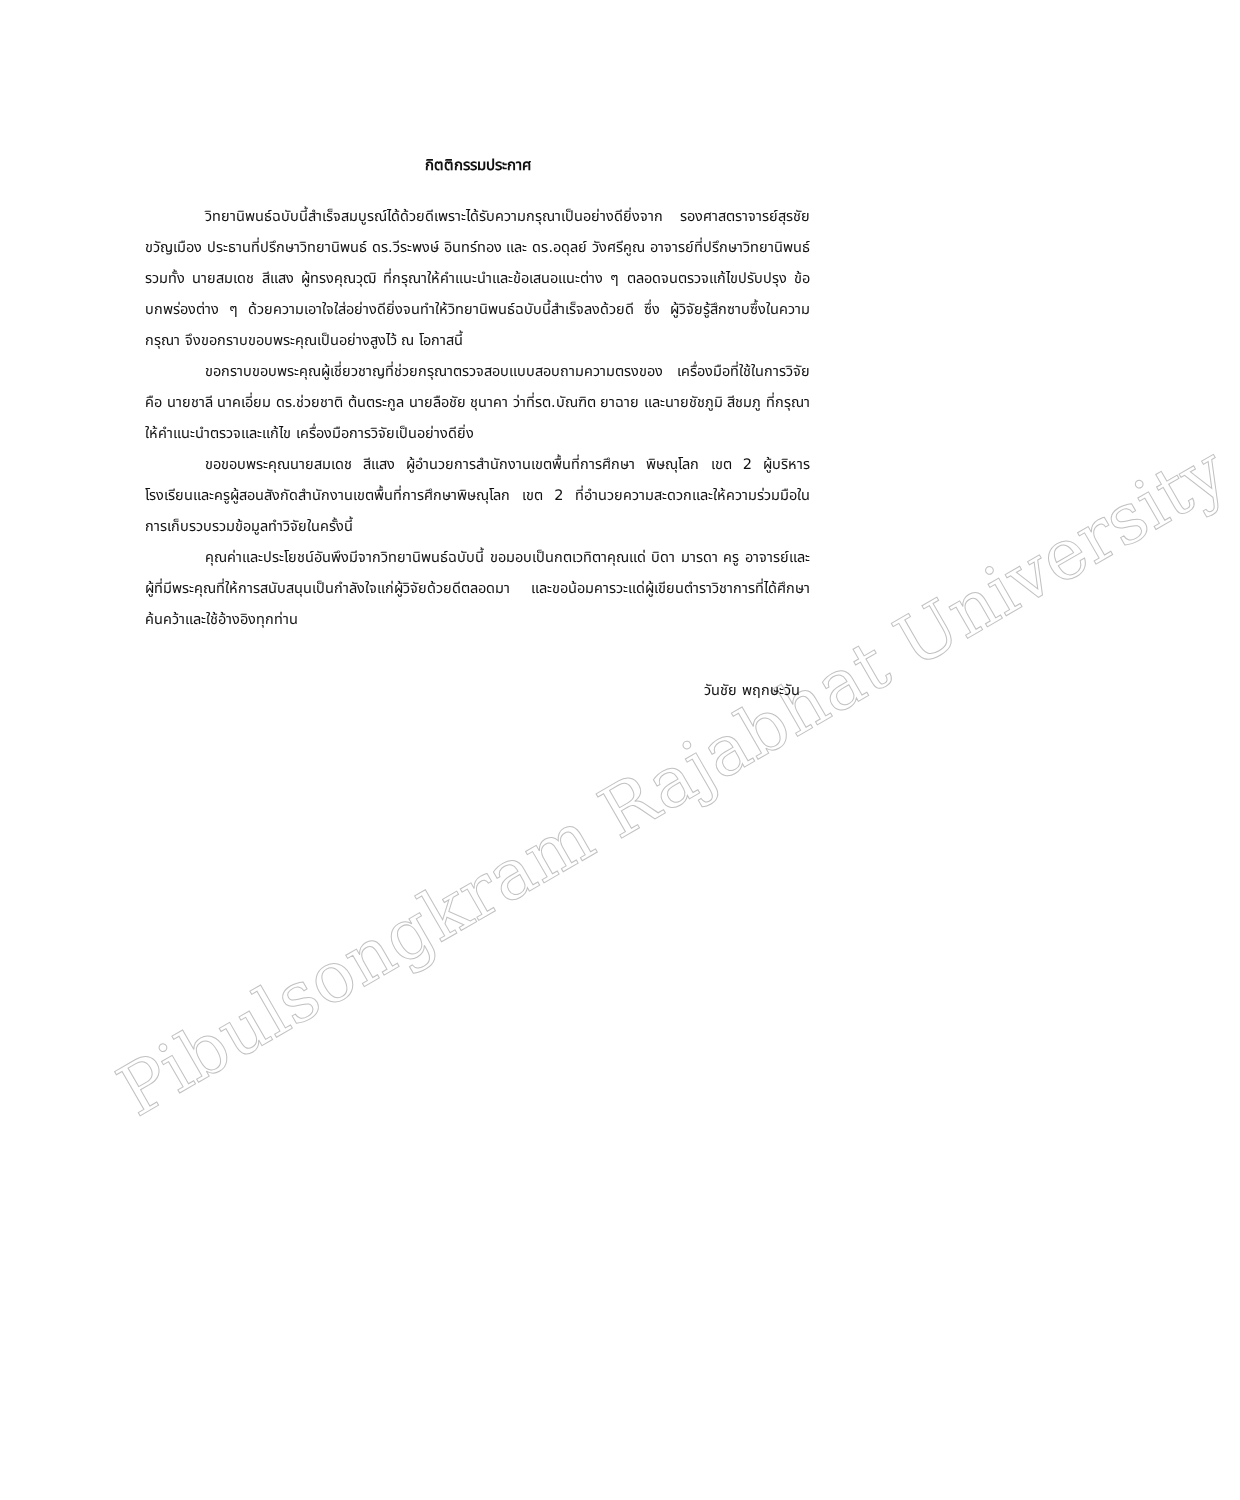Pibulsongkram Rajabhat University
กิตติกรรมประกาศ
วิทยานิพนธ์ฉบับนี้สำเร็จสมบูรณ์ได้ด้วยดีเพราะได้รับความกรุณาเป็นอย่างดียิ่งจาก รองศาสตราจารย์สุรชัย ขวัญเมือง ประธานที่ปรึกษาวิทยานิพนธ์ ดร.วีระพงษ์ อินทร์ทอง และ ดร.อดุลย์ วังศรีคูณ อาจารย์ที่ปรึกษาวิทยานิพนธ์ รวมทั้ง นายสมเดช สีแสง ผู้ทรงคุณวุฒิ ที่กรุณาให้คำแนะนำและข้อเสนอแนะต่าง ๆ ตลอดจนตรวจแก้ไขปรับปรุง ข้อบกพร่องต่าง ๆ ด้วยความเอาใจใส่อย่างดียิ่งจนทำให้วิทยานิพนธ์ฉบับนี้สำเร็จลงด้วยดี ซึ่ง ผู้วิจัยรู้สึกซาบซึ้งในความกรุณา จึงขอกราบขอบพระคุณเป็นอย่างสูงไว้ ณ โอกาสนี้
ขอกราบขอบพระคุณผู้เชี่ยวชาญที่ช่วยกรุณาตรวจสอบแบบสอบถามความตรงของ เครื่องมือที่ใช้ในการวิจัย คือ นายชาลี นาคเอี่ยม ดร.ช่วยชาติ ต้นตระกูล นายลือชัย ชุนาคา ว่าที่รต.บัณฑิต ยาฉาย และนายชัชภูมิ สีชมภู ที่กรุณาให้คำแนะนำตรวจและแก้ไข เครื่องมือการวิจัยเป็นอย่างดียิ่ง
ขอขอบพระคุณนายสมเดช สีแสง ผู้อำนวยการสำนักงานเขตพื้นที่การศึกษา พิษณุโลก เขต 2 ผู้บริหารโรงเรียนและครูผู้สอนสังกัดสำนักงานเขตพื้นที่การศึกษาพิษณุโลก เขต 2 ที่อำนวยความสะดวกและให้ความร่วมมือในการเก็บรวบรวมข้อมูลทำวิจัยในครั้งนี้
คุณค่าและประโยชน์อันพึงมีจากวิทยานิพนธ์ฉบับนี้ ขอมอบเป็นกตเวทิตาคุณแด่ บิดา มารดา ครู อาจารย์และผู้ที่มีพระคุณที่ให้การสนับสนุนเป็นกำลังใจแก่ผู้วิจัยด้วยดีตลอดมา และขอน้อมคารวะแด่ผู้เขียนตำราวิชาการที่ได้ศึกษาค้นคว้าและใช้อ้างอิงทุกท่าน
วันชัย พฤกษะวัน